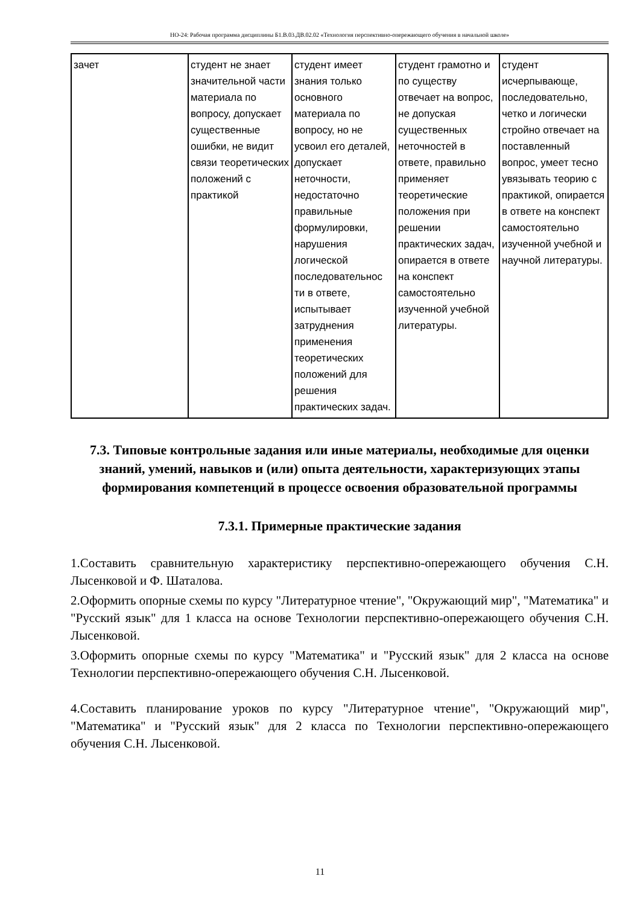НО-24: Рабочая программа дисциплины Б1.В.03.ДВ.02.02 «Технология перспективно-опережающего обучения в начальной школе»
| зачет | студент не знает значительной части материала по вопросу, допускает существенные ошибки, не видит связи теоретических положений с практикой | студент имеет знания только основного материала по вопросу, но не усвоил его деталей, допускает неточности, недостаточно правильные формулировки, нарушения логической последовательнос ти в ответе, испытывает затруднения применения теоретических положений для решения практических задач. | студент грамотно и по существу отвечает на вопрос, не допуская существенных неточностей в ответе, правильно применяет теоретические положения при решении практических задач, опирается в ответе на конспект самостоятельно изученной учебной литературы. | студент исчерпывающе, последовательно, четко и логически стройно отвечает на поставленный вопрос, умеет тесно увязывать теорию с практикой, опирается в ответе на конспект самостоятельно изученной учебной и научной литературы. |
7.3. Типовые контрольные задания или иные материалы, необходимые для оценки знаний, умений, навыков и (или) опыта деятельности, характеризующих этапы формирования компетенций в процессе освоения образовательной программы
7.3.1. Примерные практические задания
1.Составить сравнительную характеристику перспективно-опережающего обучения С.Н. Лысенковой и Ф. Шаталова.
2.Оформить опорные схемы по курсу "Литературное чтение", "Окружающий мир", "Математика" и "Русский язык" для 1 класса на основе Технологии перспективно-опережающего обучения С.Н. Лысенковой.
3.Оформить опорные схемы по курсу "Математика" и "Русский язык" для 2 класса на основе Технологии перспективно-опережающего обучения С.Н. Лысенковой.
4.Составить планирование уроков по курсу "Литературное чтение", "Окружающий мир", "Математика" и "Русский язык" для 2 класса по Технологии перспективно-опережающего обучения С.Н. Лысенковой.
11